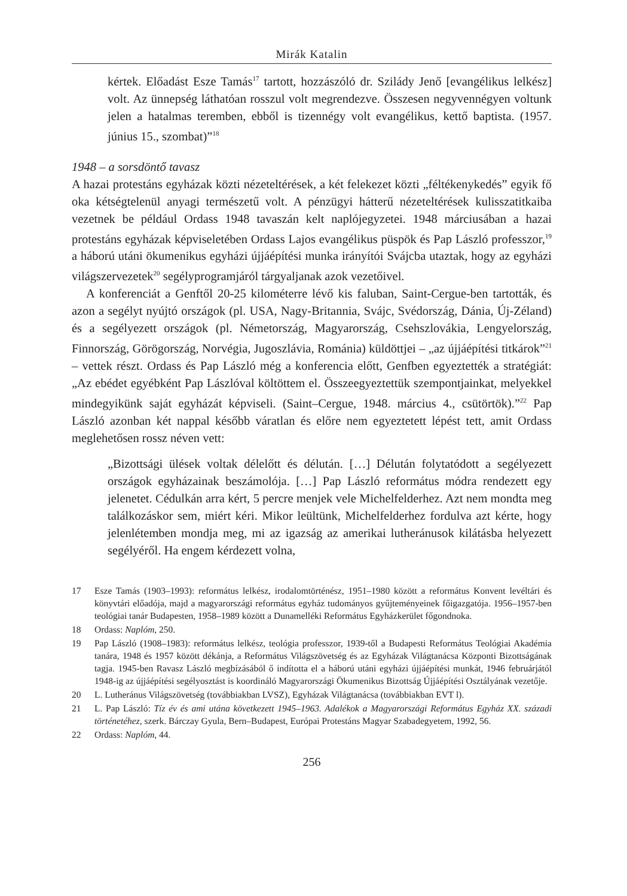Mirák Katalin
kértek. Előadást Esze Tamás<sup>17</sup> tartott, hozzászóló dr. Szilády Jenő [evangélikus lelkész] volt. Az ünnepség láthatóan rosszul volt megrendezve. Összesen negyvennégyen voltunk jelen a hatalmas teremben, ebből is tizennégy volt evangélikus, kettő baptista. (1957. június 15., szombat)”<sup>18</sup>
1948 – a sorsdöntő tavasz
A hazai protestáns egyházak közti nézeteltérések, a két felekezet közti „féltékenykedés” egyik fő oka kétségtelenül anyagi természetű volt. A pénzügyi hátterű nézeteltérések kulisszatitkaiba vezetnek be például Ordass 1948 tavaszán kelt naplójegyzetei. 1948 márciusában a hazai protestáns egyházak képviseletében Ordass Lajos evangélikus püspök és Pap László professzor,<sup>19</sup> a háború utáni ökumenikus egyházi újjáépítési munka irányítói Svájcba utaztak, hogy az egyházi világszervezetek<sup>20</sup> segélyprogramjáról tárgyaljanak azok vezetőivel.
A konferenciát a Genftől 20-25 kilométerre lévő kis faluban, Saint-Cergue-ben tartották, és azon a segélyt nyújtó országok (pl. USA, Nagy-Britannia, Svájc, Svédország, Dánia, Új-Zéland) és a segélyezett országok (pl. Németország, Magyarország, Csehszlovákia, Lengyelország, Finnország, Görögország, Norvégia, Jugoszlávia, Románia) küldöttjei – „az újjáépítési titkárok”<sup>21</sup> – vettek részt. Ordass és Pap László még a konferencia előtt, Genfben egyeztették a stratégiát: „Az ebédet egyébként Pap Lászlóval költöttem el. Összeegyeztettük szempontjainkat, melyekkel mindegyikünk saját egyházát képviseli. (Saint–Cergue, 1948. március 4., csütörtök).”<sup>22</sup> Pap László azonban két nappal később váratlan és előre nem egyeztetett lépést tett, amit Ordass meglehetősen rossz néven vett:
„Bizottsági ülések voltak délelőtt és délután. […] Délután folytatódott a segélyezett országok egyházainak beszámolója. […] Pap László református módra rendezett egy jelenetet. Cédulkán arra kért, 5 percre menjek vele Michelfelderhez. Azt nem mondta meg találkozáskor sem, miért kéri. Mikor leültünk, Michelfelderhez fordulva azt kérte, hogy jelenlétemben mondja meg, mi az igazság az amerikai lutheránusok kilátásba helyezett segélyéről. Ha engem kérdezett volna,
17 Esze Tamás (1903–1993): református lelkész, irodalomtörténész, 1951–1980 között a református Konvent levéltári és könyvtári előadója, majd a magyarországi református egyház tudományos gyűjteményeinek főigazgatója. 1956–1957-ben teológiai tanár Budapesten, 1958–1989 között a Dunamelléki Református Egyházkerület főgondnoka.
18 Ordass: Naplóm, 250.
19 Pap László (1908–1983): református lelkész, teológia professzor, 1939-től a Budapesti Református Teológiai Akadémia tanára, 1948 és 1957 között dékánja, a Református Világszövetség és az Egyházak Világtanácsa Központi Bizottságának tagja. 1945-ben Ravasz László megbízásából ő indította el a háború utáni egyházi újjáépítési munkát, 1946 februárjától 1948-ig az újjáépítési segélyosztást is koordináló Magyarországi Ökumenikus Bizottság Újjáépítési Osztályának vezetője.
20 L. Lutheránus Világszövetség (továbbiakban LVSZ), Egyházak Világtanácsa (továbbiakban EVT l).
21 L. Pap László: Tíz év és ami utána következett 1945–1963. Adalékok a Magyarországi Református Egyház XX. századi történetéhez, szerk. Bárczay Gyula, Bern–Budapest, Európai Protestáns Magyar Szabadegyetem, 1992, 56.
22 Ordass: Naplóm, 44.
256